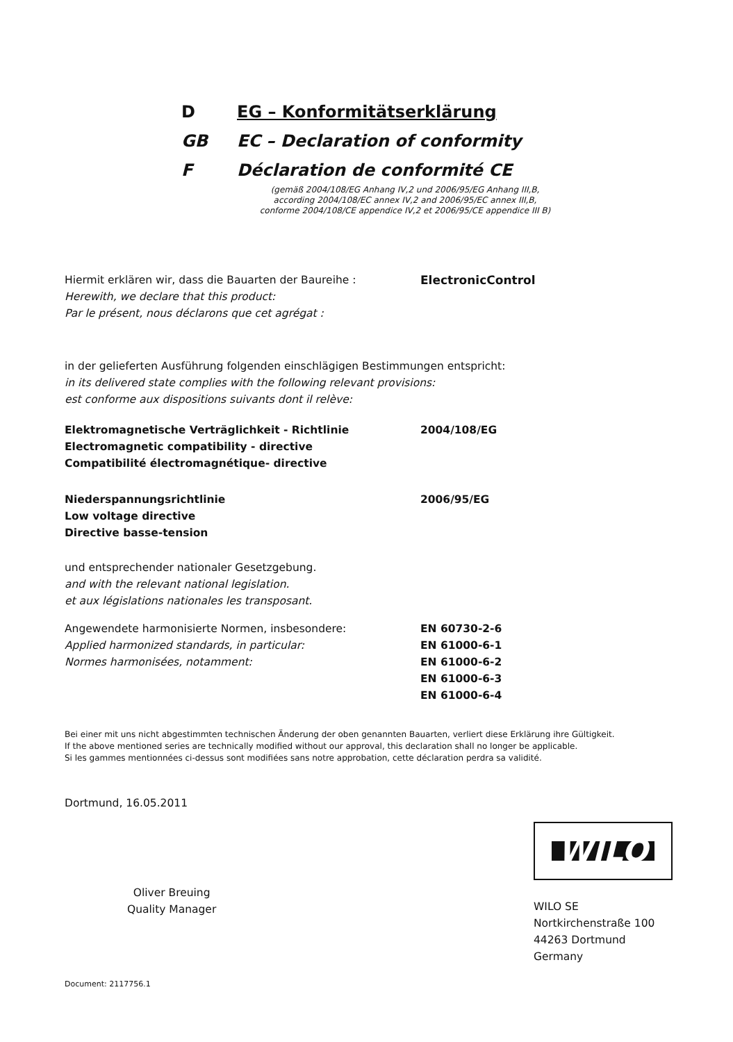D EG – Konformitätserklärung
GB EC – Declaration of conformity
F Déclaration de conformité CE
(gemäß 2004/108/EG Anhang IV,2 und 2006/95/EG Anhang III,B,
according 2004/108/EC annex IV,2 and 2006/95/EC annex III,B,
conforme 2004/108/CE appendice IV,2 et 2006/95/CE appendice III B)
Hiermit erklären wir, dass die Bauarten der Baureihe :
Herewith, we declare that this product:
Par le présent, nous déclarons que cet agrégat :
ElectronicControl
in der gelieferten Ausführung folgenden einschlägigen Bestimmungen entspricht:
in its delivered state complies with the following relevant provisions:
est conforme aux dispositions suivants dont il relève:
Elektromagnetische Verträglichkeit - Richtlinie
Electromagnetic compatibility - directive
Compatibilité électromagnétique- directive
2004/108/EG
Niederspannungsrichtlinie
Low voltage directive
Directive basse-tension
2006/95/EG
und entsprechender nationaler Gesetzgebung.
and with the relevant national legislation.
et aux législations nationales les transposant.
Angewendete harmonisierte Normen, insbesondere:
Applied harmonized standards, in particular:
Normes harmonisées, notamment:
EN 60730-2-6
EN 61000-6-1
EN 61000-6-2
EN 61000-6-3
EN 61000-6-4
Bei einer mit uns nicht abgestimmten technischen Änderung der oben genannten Bauarten, verliert diese Erklärung ihre Gültigkeit.
If the above mentioned series are technically modified without our approval, this declaration shall no longer be applicable.
Si les gammes mentionnées ci-dessus sont modifiées sans notre approbation, cette déclaration perdra sa validité.
Dortmund, 16.05.2011
Oliver Breuing
Quality Manager
WILO
WILO SE
Nortkirchenstraße 100
44263 Dortmund
Germany
Document: 2117756.1